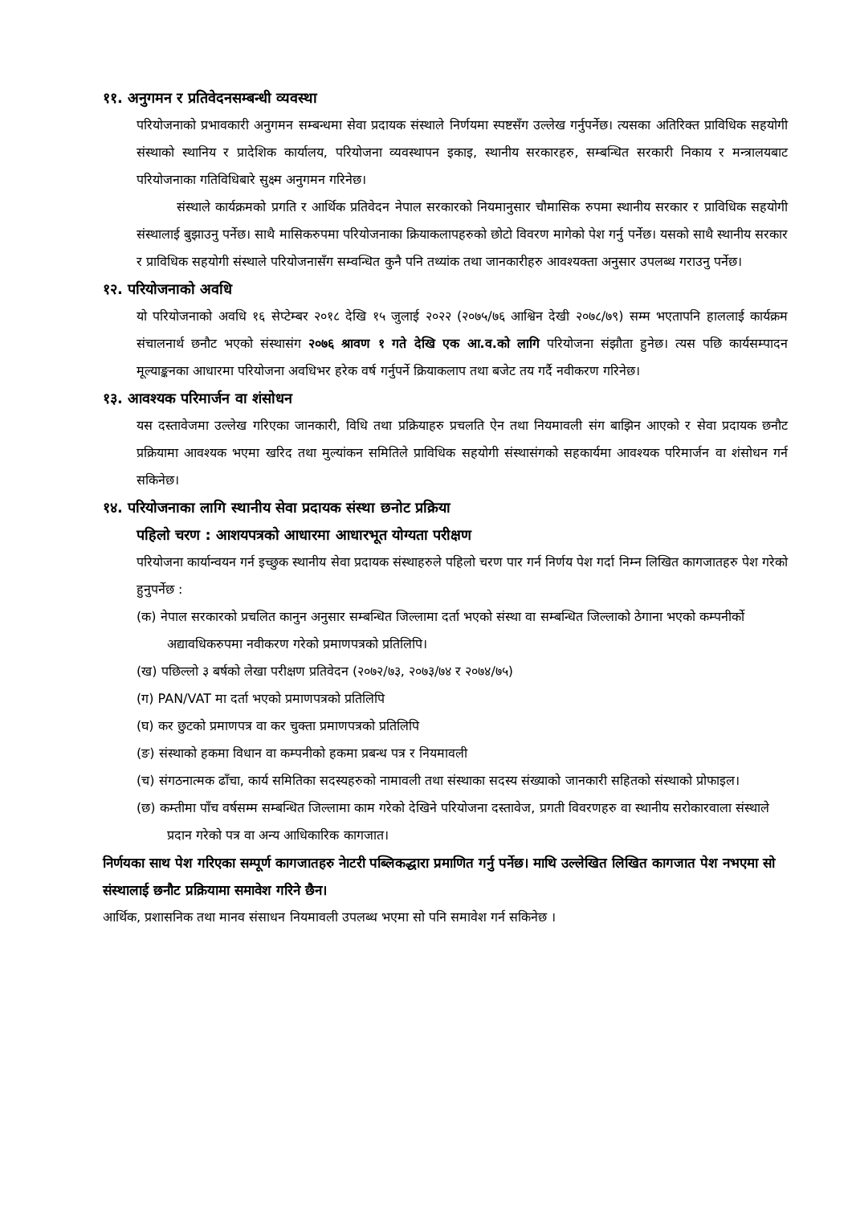११. अनुगमन र प्रतिवेदनसम्बन्धी व्यवस्था
परियोजनाको प्रभावकारी अनुगमन सम्बन्धमा सेवा प्रदायक संस्थाले निर्णयमा स्पष्टसँग उल्लेख गर्नुपर्नेछ। त्यसका अतिरिक्त प्राविधिक सहयोगी संस्थाको स्थानिय र प्रादेशिक कार्यालय, परियोजना व्यवस्थापन इकाइ, स्थानीय सरकारहरु, सम्बन्धित सरकारी निकाय र मन्त्रालयबाट परियोजनाका गतिविधिबारे सुक्ष्म अनुगमन गरिनेछ।
संस्थाले कार्यक्रमको प्रगति र आर्थिक प्रतिवेदन नेपाल सरकारको नियमानुसार चौमासिक रुपमा स्थानीय सरकार र प्राविधिक सहयोगी संस्थालाई बुझाउनु पर्नेछ। साथै मासिकरुपमा परियोजनाका क्रियाकलापहरुको छोटो विवरण मागेको पेश गर्नु पर्नेछ। यसको साथै स्थानीय सरकार र प्राविधिक सहयोगी संस्थाले परियोजनासँग सम्वन्धित कुनै पनि तथ्यांक तथा जानकारीहरु आवश्यक्ता अनुसार उपलब्ध गराउनु पर्नेछ।
१२. परियोजनाको अवधि
यो परियोजनाको अवधि १६ सेप्टेम्बर २०१८ देखि १५ जुलाई २०२२ (२०७५/७६ आश्विन देखी २०७८/७९) सम्म भएतापनि हाललाई कार्यक्रम संचालनार्थ छनौट भएको संस्थासंग २०७६ श्रावण १ गते देखि एक आ.व.को लागि परियोजना संझौता हुनेछ। त्यस पछि कार्यसम्पादन मूल्याङ्कनका आधारमा परियोजना अवधिभर हरेक वर्ष गर्नुपर्ने क्रियाकलाप तथा बजेट तय गर्दै नवीकरण गरिनेछ।
१३. आवश्यक परिमार्जन वा शंसोधन
यस दस्तावेजमा उल्लेख गरिएका जानकारी, विधि तथा प्रक्रियाहरु प्रचलति ऐन तथा नियमावली संग बाझिन आएको र सेवा प्रदायक छनौट प्रक्रियामा आवश्यक भएमा खरिद तथा मुल्यांकन समितिले प्राविधिक सहयोगी संस्थासंगको सहकार्यमा आवश्यक परिमार्जन वा शंसोधन गर्न सकिनेछ।
१४. परियोजनाका लागि स्थानीय सेवा प्रदायक संस्था छनोट प्रक्रिया
पहिलो चरण : आशयपत्रको आधारमा आधारभूत योग्यता परीक्षण
परियोजना कार्यान्वयन गर्न इच्छुक स्थानीय सेवा प्रदायक संस्थाहरुले पहिलो चरण पार गर्न निर्णय पेश गर्दा निम्न लिखित कागजातहरु पेश गरेको हुनुपर्नेछ :
(क) नेपाल सरकारको प्रचलित कानुन अनुसार सम्बन्धित जिल्लामा दर्ता भएको संस्था वा सम्बन्धित जिल्लाको ठेगाना भएको कम्पनीर्को अद्यावधिकरुपमा नवीकरण गरेको प्रमाणपत्रको प्रतिलिपि।
(ख) पछिल्लो ३ बर्षको लेखा परीक्षण प्रतिवेदन (२०७२/७३, २०७३/७४ र २०७४/७५)
(ग) PAN/VAT मा दर्ता भएको प्रमाणपत्रको प्रतिलिपि
(घ) कर छुटको प्रमाणपत्र वा कर चुक्ता प्रमाणपत्रको प्रतिलिपि
(ङ) संस्थाको हकमा विधान वा कम्पनीको हकमा प्रबन्ध पत्र र नियमावली
(च) संगठनात्मक ढाँचा, कार्य समितिका सदस्यहरुको नामावली तथा संस्थाका सदस्य संख्याको जानकारी सहितको संस्थाको प्रोफाइल।
(छ) कम्तीमा पाँच वर्षसम्म सम्बन्धित जिल्लामा काम गरेको देखिने परियोजना दस्तावेज, प्रगती विवरणहरु वा स्थानीय सरोकारवाला संस्थाले प्रदान गरेको पत्र वा अन्य आधिकारिक कागजात।
निर्णयका साथ पेश गरिएका सम्पूर्ण कागजातहरु नेाटरी पब्लिकद्धारा प्रमाणित गर्नु पर्नेछ। माथि उल्लेखित लिखित कागजात पेश नभएमा सो संस्थालाई छनौट प्रक्रियामा समावेश गरिने छैन।
आर्थिक, प्रशासनिक तथा मानव संसाधन नियमावली उपलब्ध भएमा सो पनि समावेश गर्न सकिनेछ ।